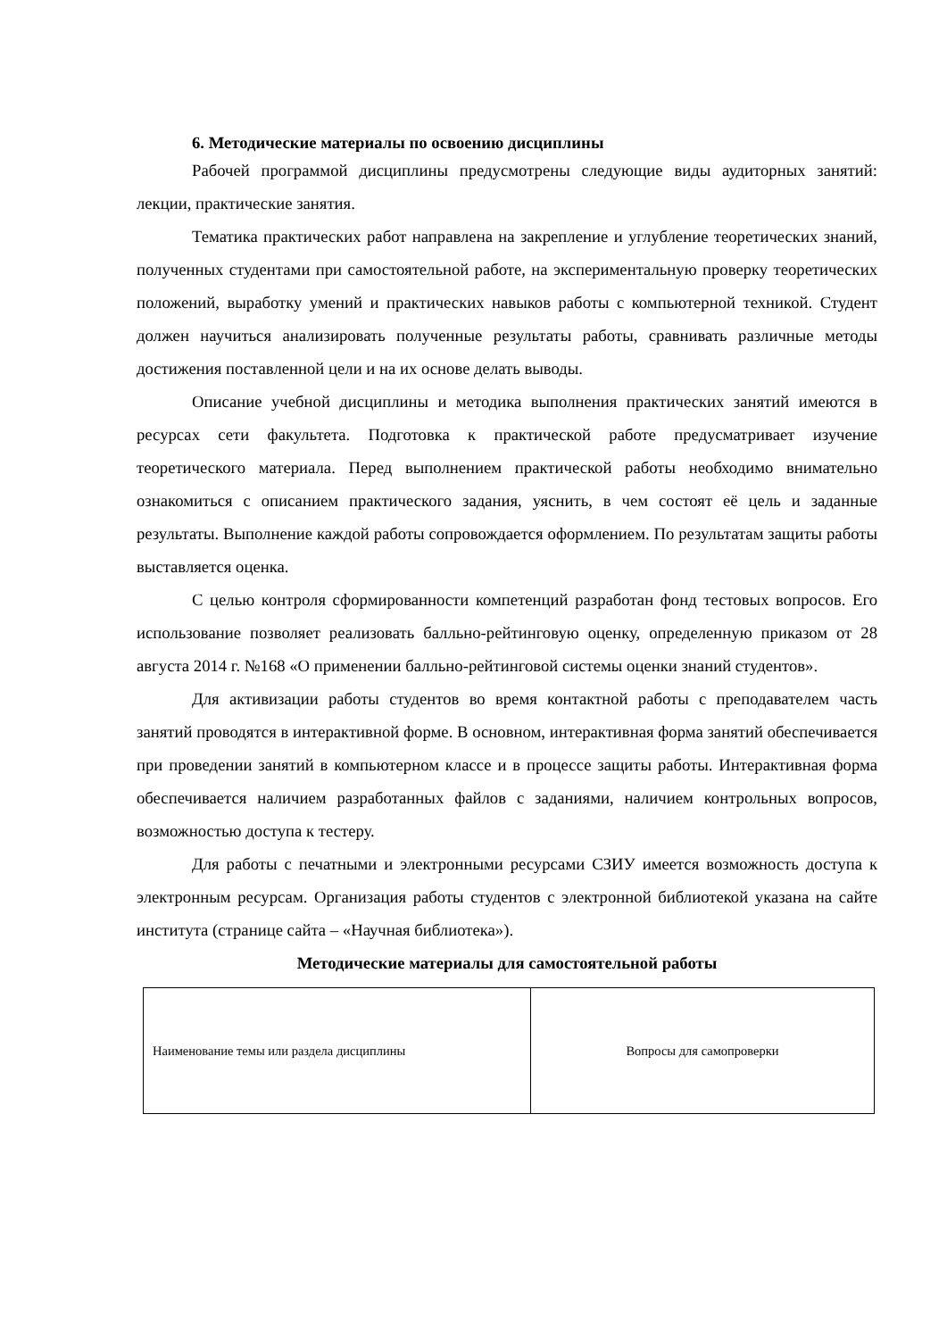6. Методические материалы по освоению дисциплины
Рабочей программой дисциплины предусмотрены следующие виды аудиторных занятий: лекции, практические занятия.
Тематика практических работ направлена на закрепление и углубление теоретических знаний, полученных студентами при самостоятельной работе, на экспериментальную проверку теоретических положений, выработку умений и практических навыков работы с компьютерной техникой. Студент должен научиться анализировать полученные результаты работы, сравнивать различные методы достижения поставленной цели и на их основе делать выводы.
Описание учебной дисциплины и методика выполнения практических занятий имеются в ресурсах сети факультета. Подготовка к практической работе предусматривает изучение теоретического материала. Перед выполнением практической работы необходимо внимательно ознакомиться с описанием практического задания, уяснить, в чем состоят её цель и заданные результаты. Выполнение каждой работы сопровождается оформлением. По результатам защиты работы выставляется оценка.
С целью контроля сформированности компетенций разработан фонд тестовых вопросов. Его использование позволяет реализовать балльно-рейтинговую оценку, определенную приказом от 28 августа 2014 г. №168 «О применении балльно-рейтинговой системы оценки знаний студентов».
Для активизации работы студентов во время контактной работы с преподавателем часть занятий проводятся в интерактивной форме. В основном, интерактивная форма занятий обеспечивается при проведении занятий в компьютерном классе и в процессе защиты работы. Интерактивная форма обеспечивается наличием разработанных файлов с заданиями, наличием контрольных вопросов, возможностью доступа к тестеру.
Для работы с печатными и электронными ресурсами СЗИУ имеется возможность доступа к электронным ресурсам. Организация работы студентов с электронной библиотекой указана на сайте института (странице сайта – «Научная библиотека»).
Методические материалы для самостоятельной работы
| Наименование темы или раздела дисциплины | Вопросы для самопроверки |